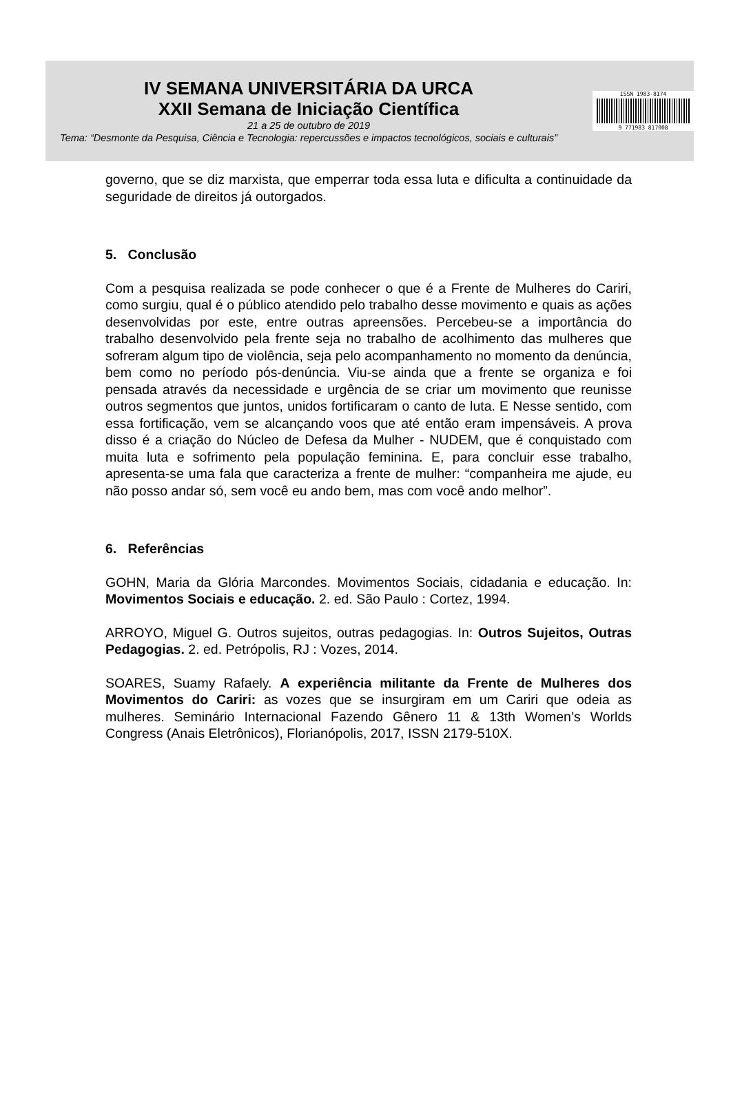IV SEMANA UNIVERSITÁRIA DA URCA
XXII Semana de Iniciação Científica
21 a 25 de outubro de 2019
Tema: “Desmonte da Pesquisa, Ciência e Tecnologia: repercussões e impactos tecnológicos, sociais e culturais”
ISSN 1983-8174
9 771983 817008
governo, que se diz marxista, que emperrar toda essa luta e dificulta a continuidade da seguridade de direitos já outorgados.
5. Conclusão
Com a pesquisa realizada se pode conhecer o que é a Frente de Mulheres do Cariri, como surgiu, qual é o público atendido pelo trabalho desse movimento e quais as ações desenvolvidas por este, entre outras apreensões. Percebeu-se a importância do trabalho desenvolvido pela frente seja no trabalho de acolhimento das mulheres que sofreram algum tipo de violência, seja pelo acompanhamento no momento da denúncia, bem como no período pós-denúncia. Viu-se ainda que a frente se organiza e foi pensada através da necessidade e urgência de se criar um movimento que reunisse outros segmentos que juntos, unidos fortificaram o canto de luta. E Nesse sentido, com essa fortificação, vem se alcançando voos que até então eram impensáveis. A prova disso é a criação do Núcleo de Defesa da Mulher - NUDEM, que é conquistado com muita luta e sofrimento pela população feminina. E, para concluir esse trabalho, apresenta-se uma fala que caracteriza a frente de mulher: “companheira me ajude, eu não posso andar só, sem você eu ando bem, mas com você ando melhor”.
6. Referências
GOHN, Maria da Glória Marcondes. Movimentos Sociais, cidadania e educação. In: Movimentos Sociais e educação. 2. ed. São Paulo : Cortez, 1994.
ARROYO, Miguel G. Outros sujeitos, outras pedagogias. In: Outros Sujeitos, Outras Pedagogias. 2. ed. Petrópolis, RJ : Vozes, 2014.
SOARES, Suamy Rafaely. A experiência militante da Frente de Mulheres dos Movimentos do Cariri: as vozes que se insurgiram em um Cariri que odeia as mulheres. Seminário Internacional Fazendo Gênero 11 & 13th Women’s Worlds Congress (Anais Eletrônicos), Florianópolis, 2017, ISSN 2179-510X.